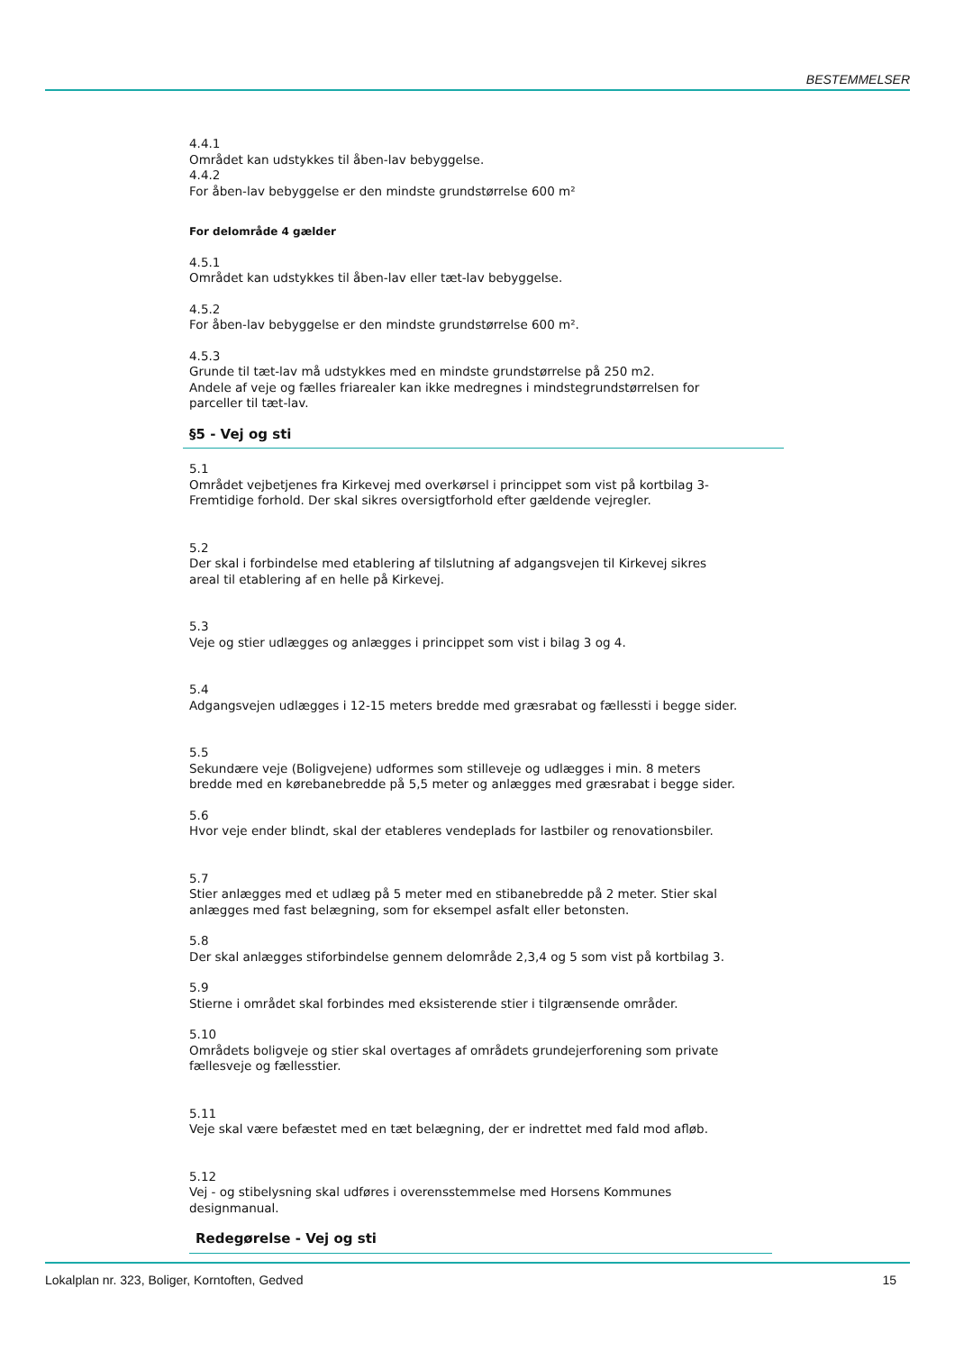BESTEMMELSER
4.4.1
Området kan udstykkes til åben-lav bebyggelse.
4.4.2
For åben-lav bebyggelse er den mindste grundstørrelse 600 m²
For delområde 4 gælder
4.5.1
Området kan udstykkes til åben-lav eller tæt-lav bebyggelse.
4.5.2
For åben-lav bebyggelse er den mindste grundstørrelse 600 m².
4.5.3
Grunde til tæt-lav må udstykkes med en mindste grundstørrelse på 250 m2.
Andele af veje og fælles friarealer kan ikke medregnes i mindstegrundstørrelsen for parceller til tæt-lav.
§5 - Vej og sti
5.1
Området vejbetjenes fra Kirkevej med overkørsel i princippet som vist på kortbilag 3-Fremtidige forhold. Der skal sikres oversigtforhold efter gældende vejregler.
5.2
Der skal i forbindelse med etablering af tilslutning af adgangsvejen til Kirkevej sikres areal til etablering af en helle på Kirkevej.
5.3
Veje og stier udlægges og anlægges i princippet som vist i bilag 3 og 4.
5.4
Adgangsvejen udlægges i 12-15 meters bredde med græsrabat og fællessti i begge sider.
5.5
Sekundære veje (Boligvejene) udformes som stilleveje og udlægges i min. 8 meters bredde med en kørebanebredde på 5,5 meter og anlægges med græsrabat i begge sider.
5.6
Hvor veje ender blindt, skal der etableres vendeplads for lastbiler og renovationsbiler.
5.7
Stier anlægges med et udlæg på 5 meter med en stibanebredde på 2 meter. Stier skal anlægges med fast belægning, som for eksempel asfalt eller betonsten.
5.8
Der skal anlægges stiforbindelse gennem delområde 2,3,4 og 5 som vist på kortbilag 3.
5.9
Stierne i området skal forbindes med eksisterende stier i tilgrænsende områder.
5.10
Områdets boligveje og stier skal overtages af områdets grundejerforening som private fællesveje og fællesstier.
5.11
Veje skal være befæstet med en tæt belægning, der er indrettet med fald mod afløb.
5.12
Vej - og stibelysning skal udføres i overensstemmelse med Horsens Kommunes designmanual.
Redegørelse - Vej og sti
Lokalplan nr. 323, Boliger, Korntoften, Gedved 15